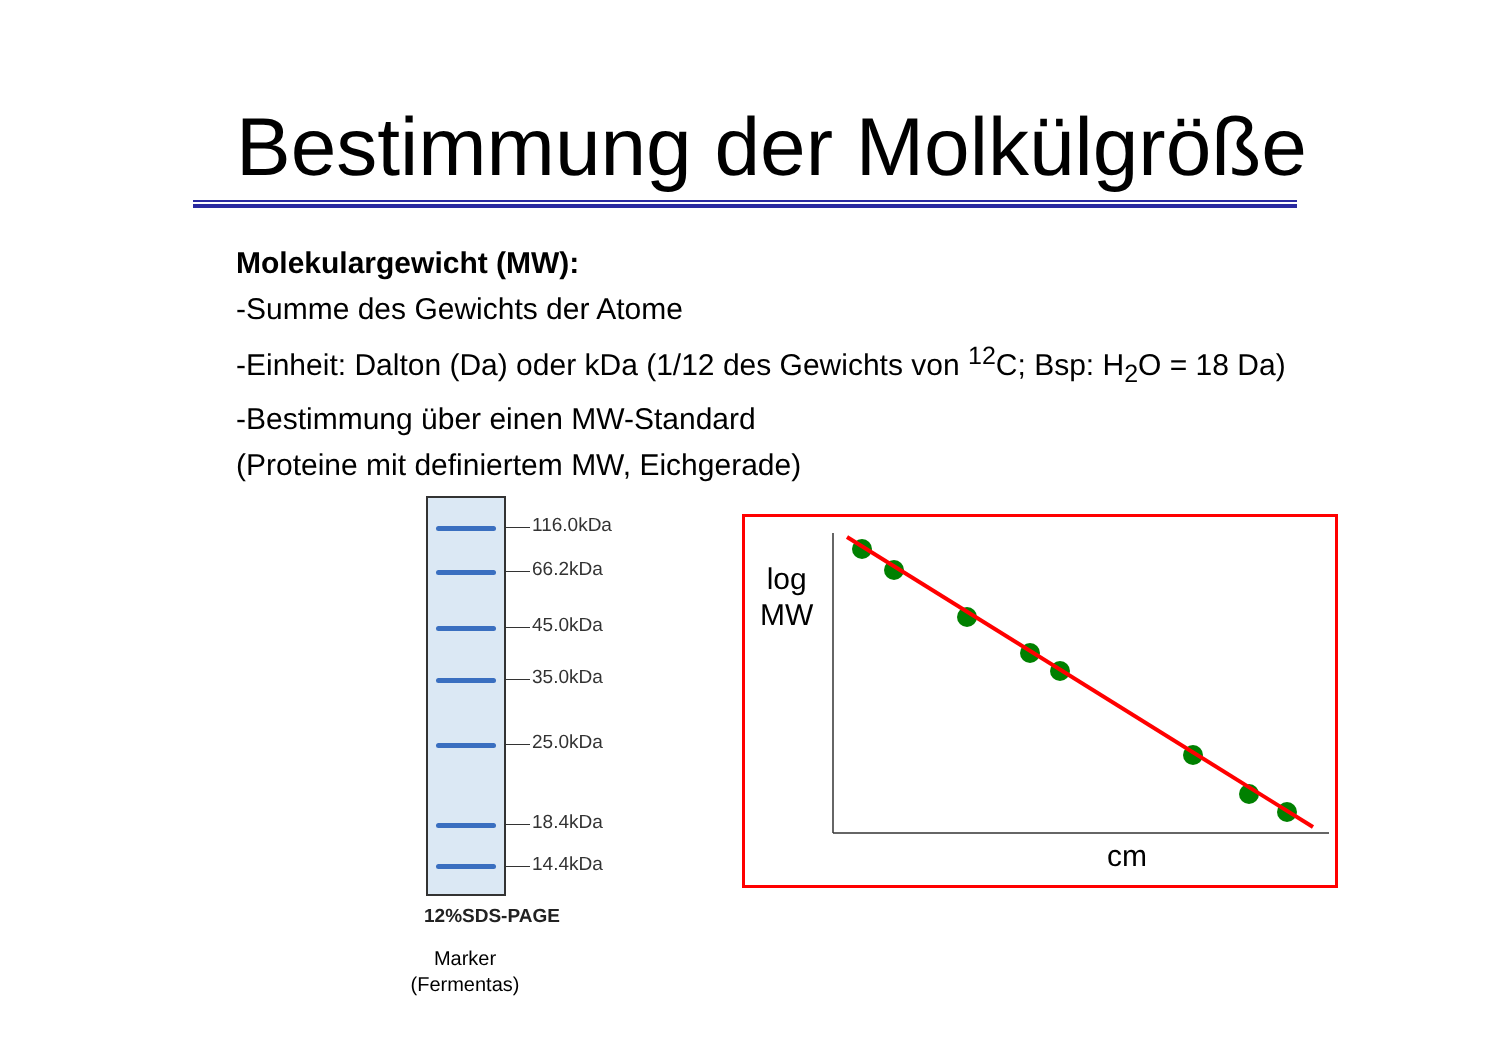Bestimmung der Molkülgröße
Molekulargewicht (MW):
-Summe des Gewichts der Atome
-Einheit: Dalton (Da) oder kDa (1/12 des Gewichts von <sup>12</sup>C; Bsp: H<sub>2</sub>O = 18 Da)
-Bestimmung über einen MW-Standard
(Proteine mit definiertem MW, Eichgerade)
116.0kDa
66.2kDa
45.0kDa
35.0kDa
25.0kDa
18.4kDa
14.4kDa
12%SDS-PAGE
Marker
(Fermentas)
log
MW
cm